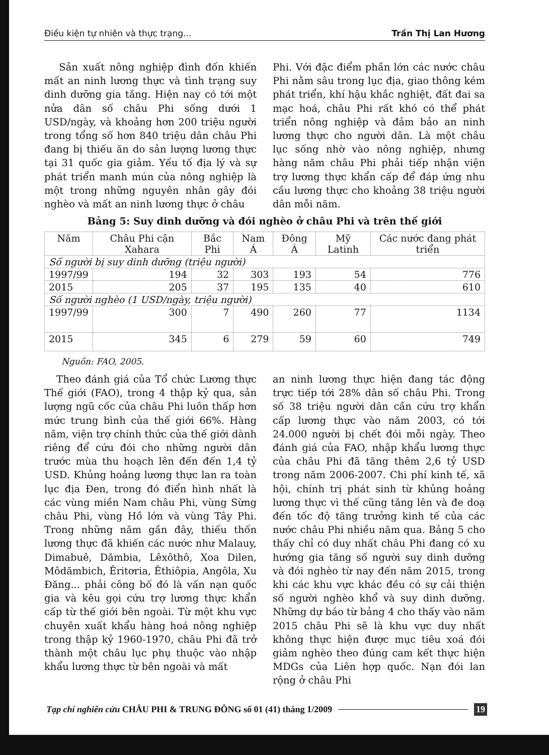Điều kiện tự nhiên và thực trạng... Trần Thị Lan Hương
Sản xuất nông nghiệp đình đốn khiến mất an ninh lương thực và tình trạng suy dinh dưỡng gia tăng. Hiện nay có tới một nửa dân số châu Phi sống dưới 1 USD/ngày, và khoảng hơn 200 triệu người trong tổng số hơn 840 triệu dân châu Phi đang bị thiếu ăn do sản lượng lương thực tại 31 quốc gia giảm. Yếu tố địa lý và sự phát triển manh mún của nông nghiệp là một trong những nguyên nhân gây đói nghèo và mất an ninh lương thực ở châu
Phi. Với đặc điểm phần lớn các nước châu Phi nằm sâu trong lục địa, giao thông kém phát triển, khí hậu khắc nghiệt, đất đai sa mạc hoá, châu Phi rất khó có thể phát triển nông nghiệp và đảm bảo an ninh lương thực cho người dân. Là một châu lục sống nhờ vào nông nghiệp, nhưng hàng năm châu Phi phải tiếp nhận viện trợ lương thực khẩn cấp để đáp ứng nhu cầu lương thực cho khoảng 38 triệu người dân mỗi năm.
Bảng 5: Suy dinh dưỡng và đói nghèo ở châu Phi và trên thế giới
| Năm | Châu Phi cận Xahara | Bắc Phi | Nam Á | Đông Á | Mỹ Latinh | Các nước đang phát triển |
| --- | --- | --- | --- | --- | --- | --- |
| Số người bị suy dinh dưỡng (triệu người) | | | | | | |
| 1997/99 | 194 | 32 | 303 | 193 | 54 | 776 |
| 2015 | 205 | 37 | 195 | 135 | 40 | 610 |
| Số người nghèo (1 USD/ngày, triệu người) | | | | | | |
| 1997/99 | 300 | 7 | 490 | 260 | 77 | 1134 |
| 2015 | 345 | 6 | 279 | 59 | 60 | 749 |
Nguồn: FAO, 2005.
Theo đánh giá của Tổ chức Lương thực Thế giới (FAO), trong 4 thập kỷ qua, sản lượng ngũ cốc của châu Phi luôn thấp hơn mức trung bình của thế giới 66%. Hàng năm, viện trợ chính thức của thế giới dành riêng để cứu đói cho những người dân trước mùa thu hoạch lên đến đến 1,4 tỷ USD. Khủng hoảng lương thực lan ra toàn lục địa Đen, trong đó điển hình nhất là các vùng miền Nam châu Phi, vùng Sừng châu Phi, vùng Hồ lớn và vùng Tây Phi. Trong những năm gần đây, thiếu thốn lương thực đã khiến các nước như Malauy, Dimabuê, Dămbia, Lêxôthô, Xoa Dilen, Môdămbich, Êritơria, Êthiôpia, Angôla, Xu Đăng... phải công bố đó là vấn nạn quốc gia và kêu gọi cứu trợ lương thực khẩn cấp từ thế giới bên ngoài. Từ một khu vực chuyên xuất khẩu hàng hoá nông nghiệp trong thập kỷ 1960-1970, châu Phi đã trở thành một châu lục phụ thuộc vào nhập khẩu lương thực từ bên ngoài và mất
an ninh lương thực hiện đang tác động trực tiếp tới 28% dân số châu Phi. Trong số 38 triệu người dân cần cứu trợ khẩn cấp lương thực vào năm 2003, có tới 24.000 người bị chết đói mỗi ngày. Theo đánh giá của FAO, nhập khẩu lương thực của châu Phi đã tăng thêm 2,6 tỷ USD trong năm 2006-2007. Chi phí kinh tế, xã hội, chính trị phát sinh từ khủng hoảng lương thực vì thế cũng tăng lên và đe doạ đến tốc độ tăng trưởng kinh tế của các nước châu Phi nhiều năm qua. Bảng 5 cho thấy chỉ có duy nhất châu Phi đang có xu hướng gia tăng số người suy dinh dưỡng và đói nghèo từ nay đến năm 2015, trong khi các khu vực khác đều có sự cải thiện số người nghèo khổ và suy dinh dưỡng. Những dự báo từ bảng 4 cho thấy vào năm 2015 châu Phi sẽ là khu vực duy nhất không thực hiện được mục tiêu xoá đói giảm nghèo theo đúng cam kết thực hiện MDGs của Liên hợp quốc. Nạn đói lan rộng ở châu Phi
Tạp chí nghiên cứu CHÂU PHI & TRUNG ĐÔNG số 01 (41) tháng 1/2009 19